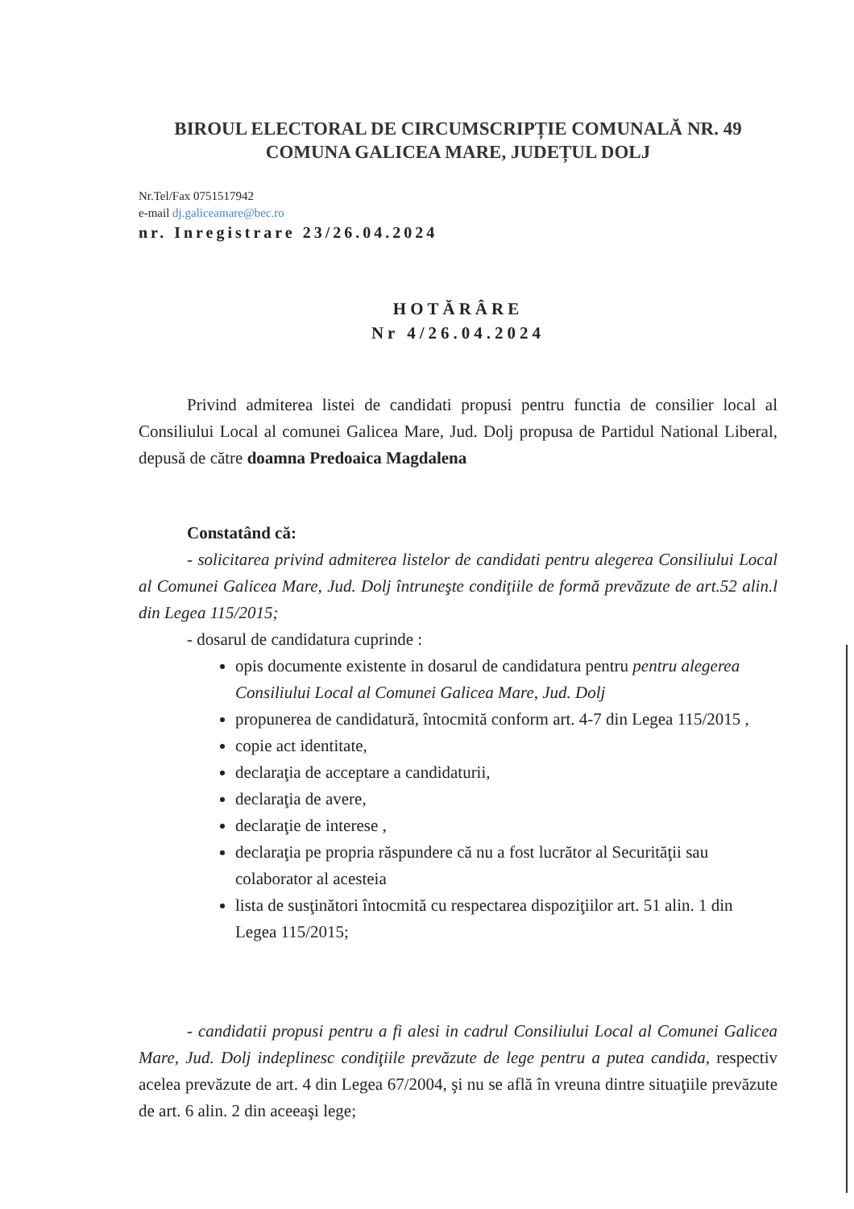BIROUL ELECTORAL DE CIRCUMSCRIPȚIE COMUNALĂ NR. 49
COMUNA GALICEA MARE, JUDEȚUL DOLJ
Nr.Tel/Fax 0751517942
e-mail dj.galiceamare@bec.ro
nr. Inregistrare 23/26.04.2024
HOTĂRÂRE
Nr 4/26.04.2024
Privind admiterea listei de candidati propusi pentru functia de consilier local al Consiliului Local al comunei Galicea Mare, Jud. Dolj propusa de Partidul National Liberal, depusă de către doamna Predoaica Magdalena
Constatând că:
- solicitarea privind admiterea listelor de candidati pentru alegerea Consiliului Local al Comunei Galicea Mare, Jud. Dolj întruneşte condiţiile de formă prevăzute de art.52 alin.l din Legea 115/2015;
- dosarul de candidatura cuprinde :
opis documente existente in dosarul de candidatura pentru pentru alegerea Consiliului Local al Comunei Galicea Mare, Jud. Dolj
propunerea de candidatură, întocmită conform art. 4-7 din Legea 115/2015 ,
copie act identitate,
declaraţia de acceptare a candidaturii,
declaraţia de avere,
declaraţie de interese ,
declaraţia pe propria răspundere că nu a fost lucrător al Securităţii sau colaborator al acesteia
lista de susţinători întocmită cu respectarea dispoziţiilor art. 51 alin. 1 din Legea 115/2015;
- candidatii propusi pentru a fi alesi in cadrul Consiliului Local al Comunei Galicea Mare, Jud. Dolj indeplinesc condiţiile prevăzute de lege pentru a putea candida, respectiv acelea prevăzute de art. 4 din Legea 67/2004, şi nu se află în vreuna dintre situaţiile prevăzute de art. 6 alin. 2 din aceeaşi lege;